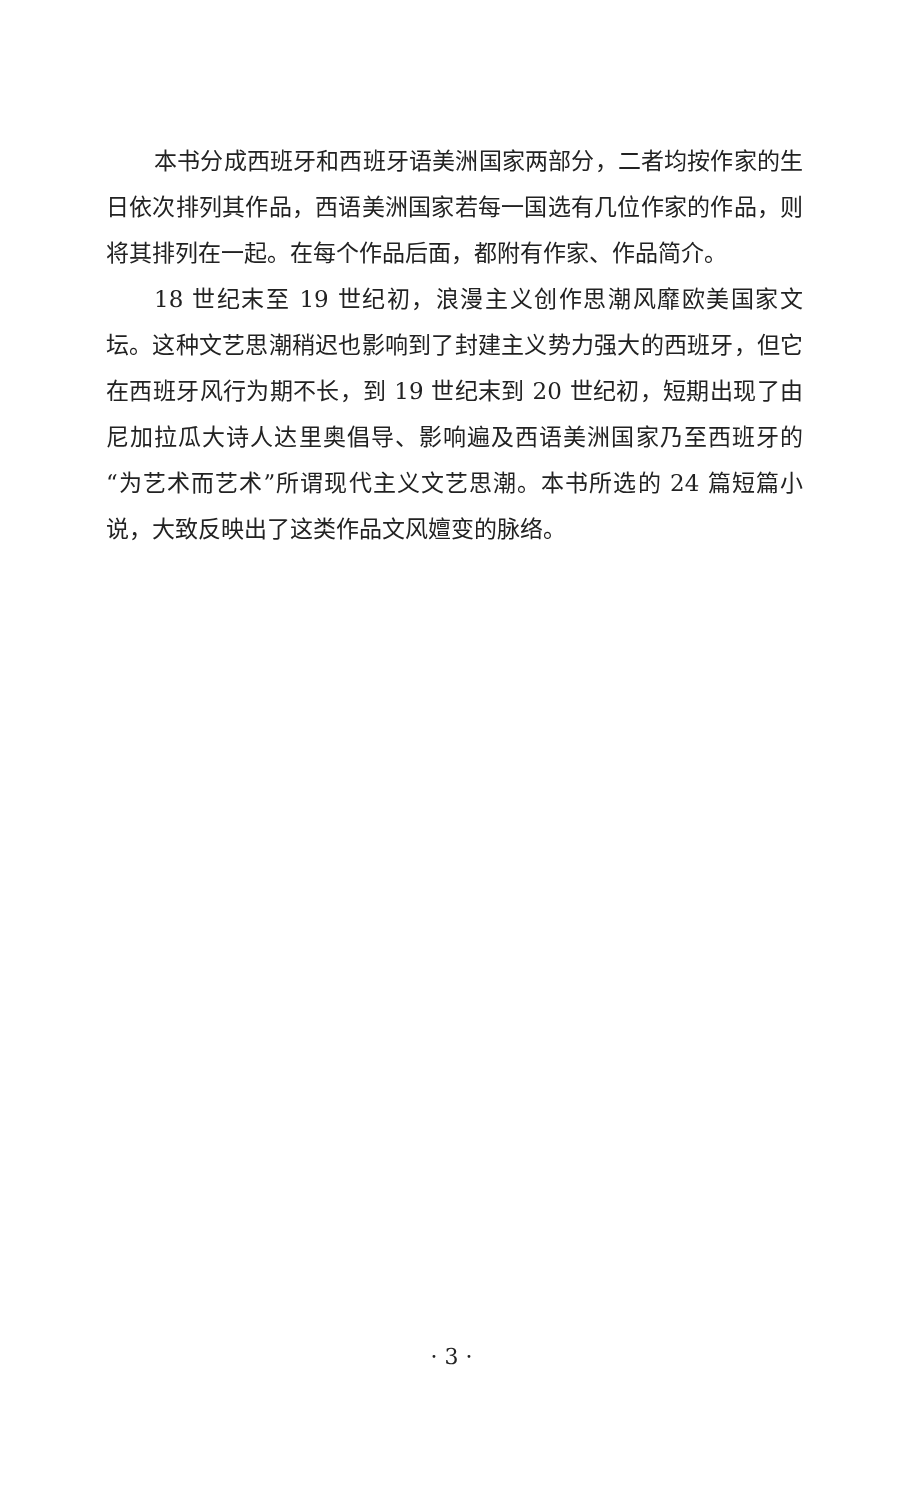本书分成西班牙和西班牙语美洲国家两部分，二者均按作家的生日依次排列其作品，西语美洲国家若每一国选有几位作家的作品，则将其排列在一起。在每个作品后面，都附有作家、作品简介。
18 世纪末至 19 世纪初，浪漫主义创作思潮风靡欧美国家文坛。这种文艺思潮稍迟也影响到了封建主义势力强大的西班牙，但它在西班牙风行为期不长，到 19 世纪末到 20 世纪初，短期出现了由尼加拉瓜大诗人达里奥倡导、影响遍及西语美洲国家乃至西班牙的“为艺术而艺术”所谓现代主义文艺思潮。本书所选的 24 篇短篇小说，大致反映出了这类作品文风嬗变的脉络。
· 3 ·